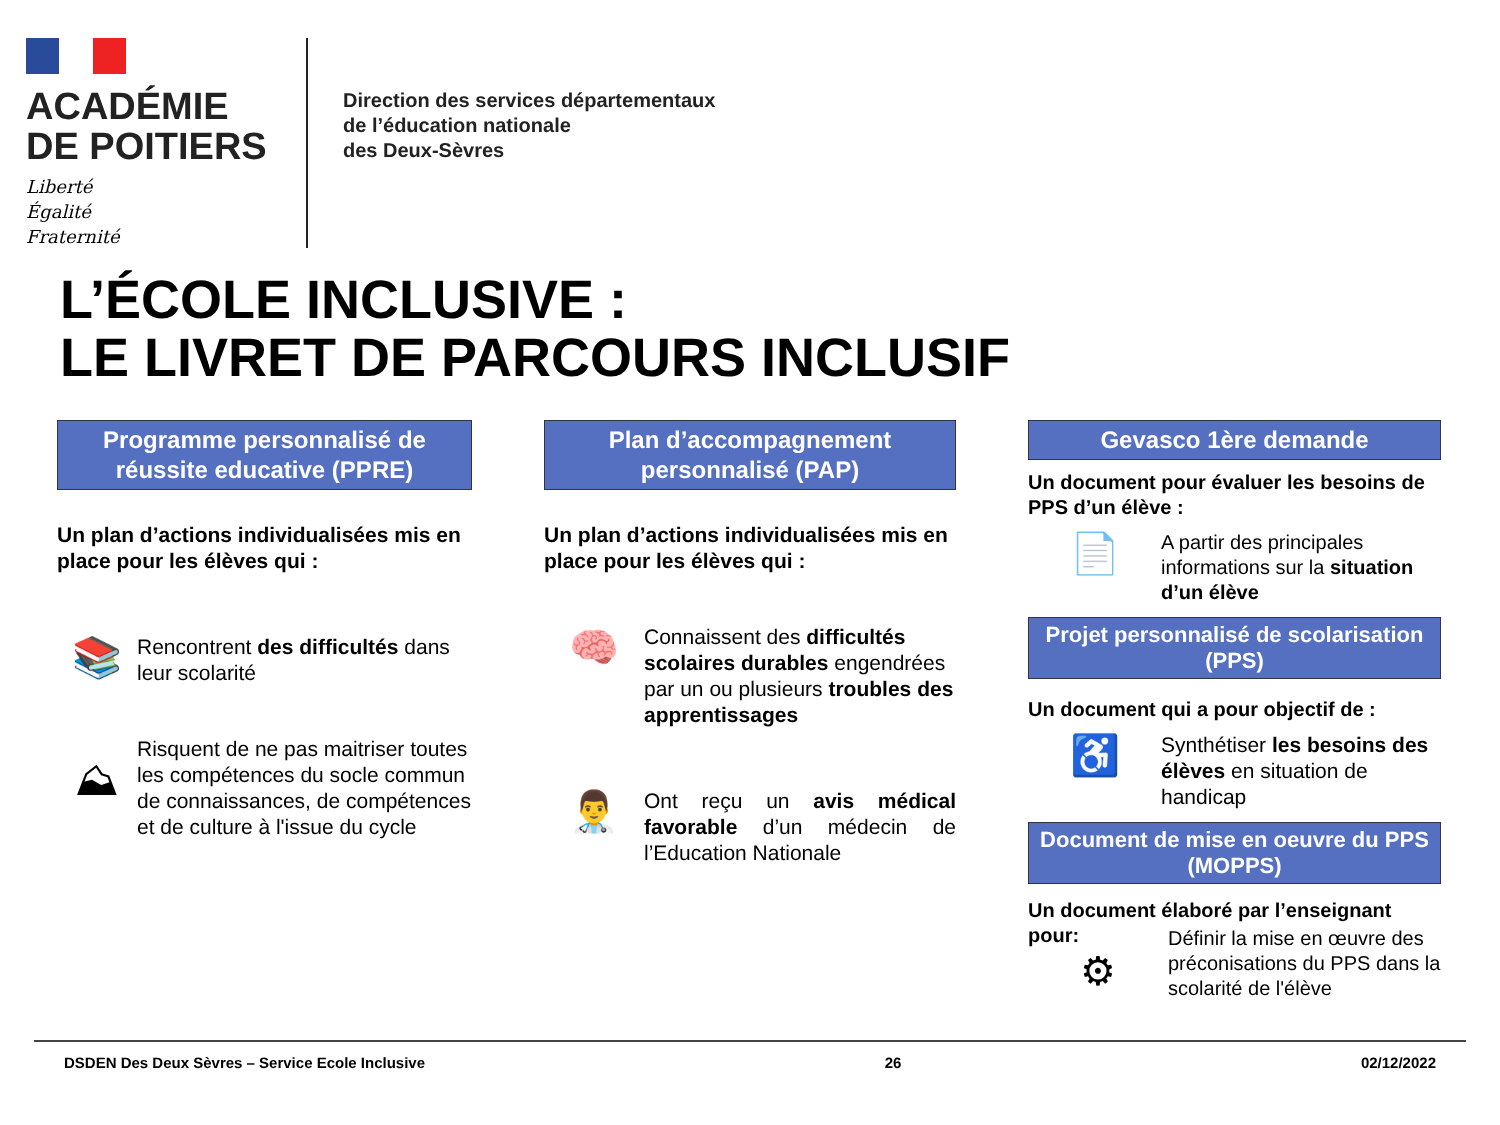ACADÉMIE
DE POITIERS
Liberté
Égalité
Fraternité
Direction des services départementaux
de l’éducation nationale
des Deux-Sèvres
L’ÉCOLE INCLUSIVE :
LE LIVRET DE PARCOURS INCLUSIF
Programme personnalisé de réussite educative (PPRE)
Un plan d’actions individualisées mis en place pour les élèves qui :
📚
Rencontrent des difficultés dans leur scolarité
⛰
Risquent de ne pas maitriser toutes les compétences du socle commun de connaissances, de compétences et de culture à l'issue du cycle
Plan d’accompagnement personnalisé (PAP)
Un plan d’actions individualisées mis en place pour les élèves qui :
🧠
Connaissent des difficultés scolaires durables engendrées par un ou plusieurs troubles des apprentissages
👨‍⚕️
Ont reçu un avis médical favorable d’un médecin de l’Education Nationale
Gevasco 1ère demande
Un document pour évaluer les besoins de PPS d’un élève :
📄
A partir des principales informations sur la situation d’un élève
Projet personnalisé de scolarisation (PPS)
Un document qui a pour objectif de :
♿
Synthétiser les besoins des élèves en situation de handicap
Document de mise en oeuvre du PPS (MOPPS)
Un document élaboré par l’enseignant pour:
⚙
Définir la mise en œuvre des préconisations du PPS dans la scolarité de l'élève
DSDEN Des Deux Sèvres – Service Ecole Inclusive 26 02/12/2022